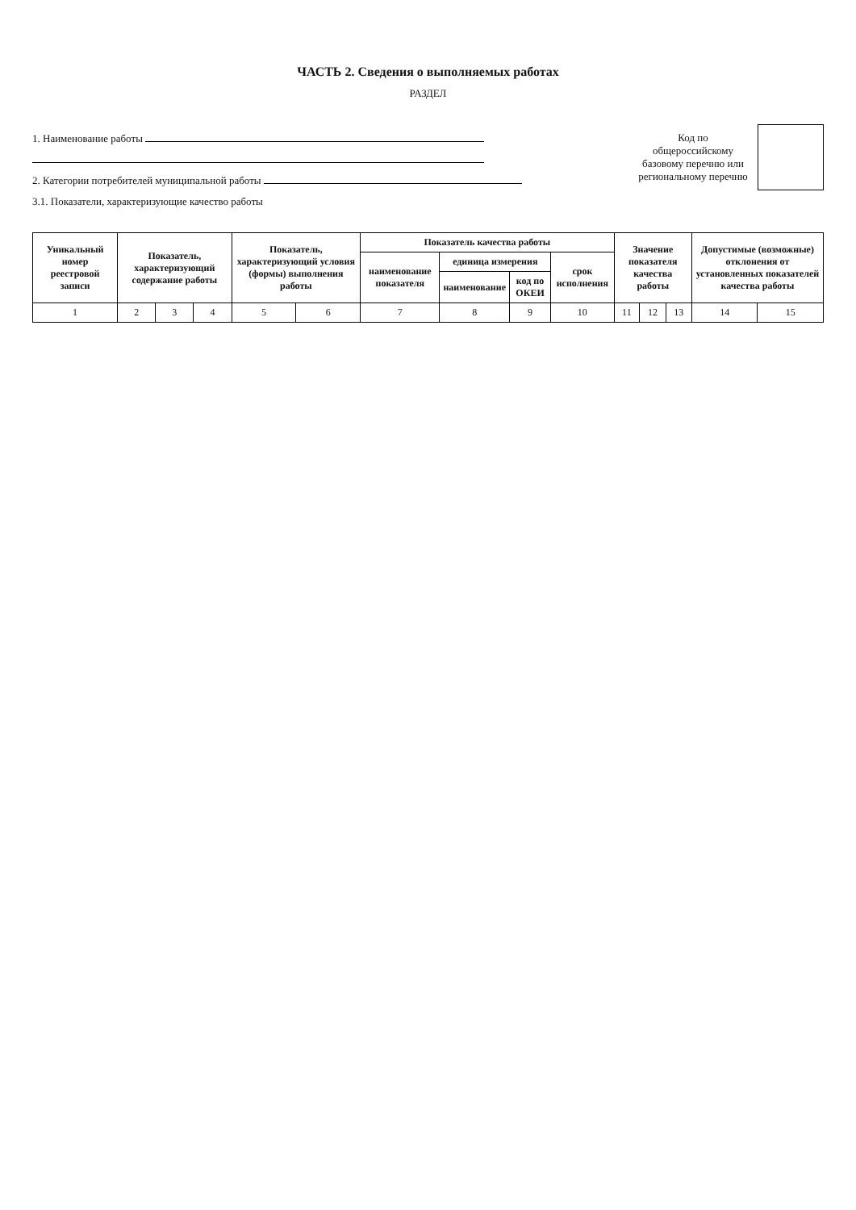ЧАСТЬ 2. Сведения о выполняемых работах
РАЗДЕЛ
1. Наименование работы
2. Категории потребителей муниципальной работы
3.1. Показатели, характеризующие качество работы
Код по общероссийскому базовому перечню или региональному перечню
| Уникальный номер реестровой записи | Показатель, характеризующий содержание работы | | | Показатель, характеризующий условия (формы) выполнения работы | | Показатель качества работы | | | | Значение показателя качества работы | | | Допустимые (возможные) отклонения от установленных показателей качества работы | |
| --- | --- | --- | --- | --- | --- | --- | --- | --- | --- | --- | --- | --- | --- | --- |
| | | | | | | наименование показателя | единица измерения | | срок исполнения | | | | | |
| | | | | | | | наименование | код по ОКЕИ | | | | | | |
| 1 | 2 | 3 | 4 | 5 | 6 | 7 | 8 | 9 | 10 | 11 | 12 | 13 | 14 | 15 |